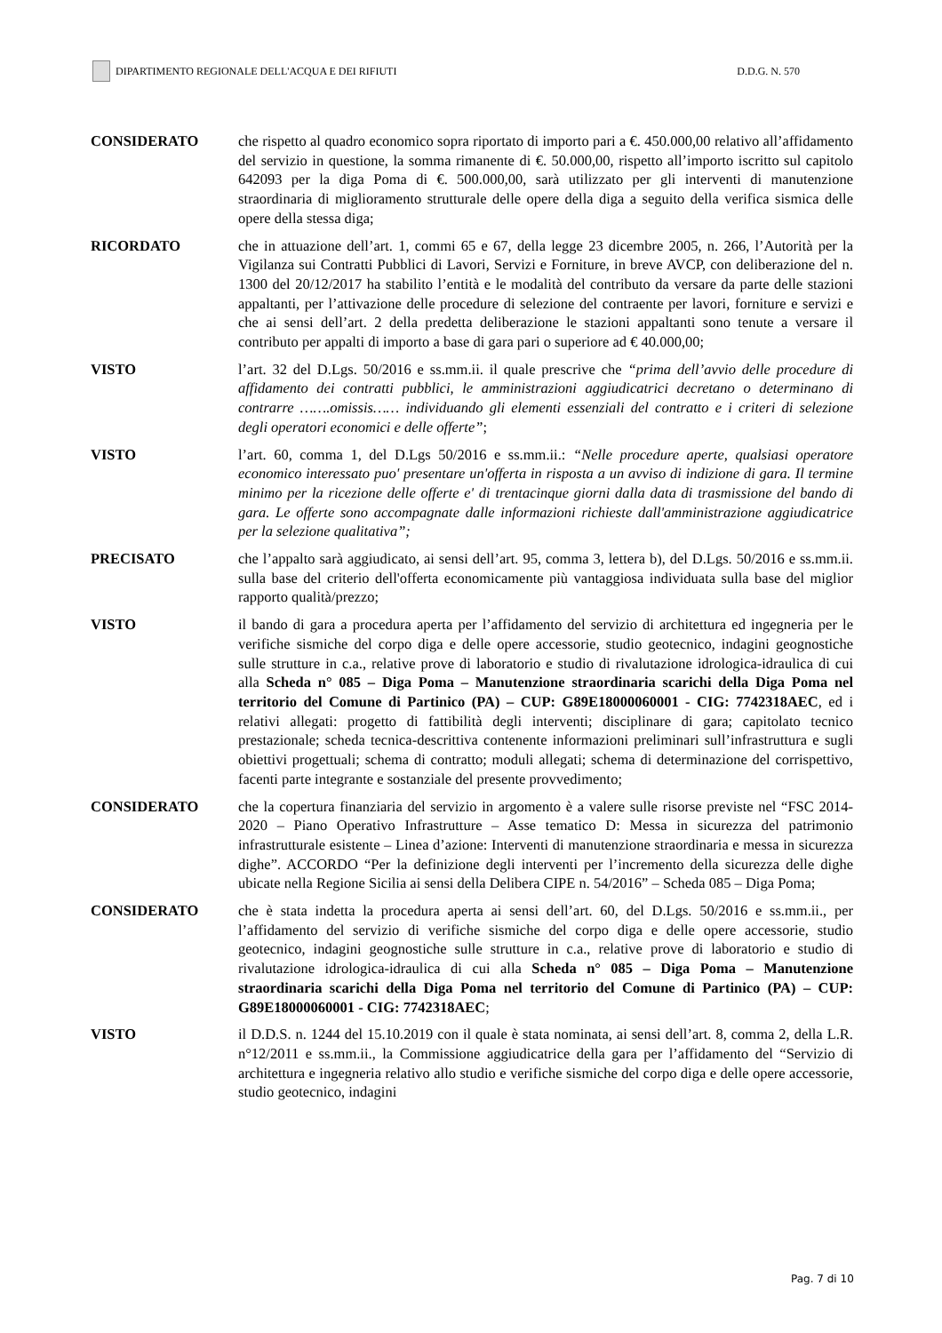DIPARTIMENTO REGIONALE DELL'ACQUA E DEI RIFIUTI
D.D.G. N. 570
CONSIDERATO che rispetto al quadro economico sopra riportato di importo pari a €. 450.000,00 relativo all’affidamento del servizio in questione, la somma rimanente di €. 50.000,00, rispetto all’importo iscritto sul capitolo 642093 per la diga Poma di €. 500.000,00, sarà utilizzato per gli interventi di manutenzione straordinaria di miglioramento strutturale delle opere della diga a seguito della verifica sismica delle opere della stessa diga;
RICORDATO che in attuazione dell’art. 1, commi 65 e 67, della legge 23 dicembre 2005, n. 266, l’Autorità per la Vigilanza sui Contratti Pubblici di Lavori, Servizi e Forniture, in breve AVCP, con deliberazione del n. 1300 del 20/12/2017 ha stabilito l’entità e le modalità del contributo da versare da parte delle stazioni appaltanti, per l’attivazione delle procedure di selezione del contraente per lavori, forniture e servizi e che ai sensi dell’art. 2 della predetta deliberazione le stazioni appaltanti sono tenute a versare il contributo per appalti di importo a base di gara pari o superiore ad € 40.000,00;
VISTO l’art. 32 del D.Lgs. 50/2016 e ss.mm.ii. il quale prescrive che “prima dell’avvio delle procedure di affidamento dei contratti pubblici, le amministrazioni aggiudicatrici decretano o determinano di contrarre …….omissis…… individuando gli elementi essenziali del contratto e i criteri di selezione degli operatori economici e delle offerte”;
VISTO l’art. 60, comma 1, del D.Lgs 50/2016 e ss.mm.ii.: “Nelle procedure aperte, qualsiasi operatore economico interessato puo' presentare un'offerta in risposta a un avviso di indizione di gara. Il termine minimo per la ricezione delle offerte e' di trentacinque giorni dalla data di trasmissione del bando di gara. Le offerte sono accompagnate dalle informazioni richieste dall'amministrazione aggiudicatrice per la selezione qualitativa”;
PRECISATO che l’appalto sarà aggiudicato, ai sensi dell’art. 95, comma 3, lettera b), del D.Lgs. 50/2016 e ss.mm.ii. sulla base del criterio dell'offerta economicamente più vantaggiosa individuata sulla base del miglior rapporto qualità/prezzo;
VISTO il bando di gara a procedura aperta per l’affidamento del servizio di architettura ed ingegneria per le verifiche sismiche del corpo diga e delle opere accessorie, studio geotecnico, indagini geognostiche sulle strutture in c.a., relative prove di laboratorio e studio di rivalutazione idrologica-idraulica di cui alla Scheda n° 085 – Diga Poma – Manutenzione straordinaria scarichi della Diga Poma nel territorio del Comune di Partinico (PA) – CUP: G89E18000060001 - CIG: 7742318AEC, ed i relativi allegati: progetto di fattibilità degli interventi; disciplinare di gara; capitolato tecnico prestazionale; scheda tecnica-descrittiva contenente informazioni preliminari sull’infrastruttura e sugli obiettivi progettuali; schema di contratto; moduli allegati; schema di determinazione del corrispettivo, facenti parte integrante e sostanziale del presente provvedimento;
CONSIDERATO che la copertura finanziaria del servizio in argomento è a valere sulle risorse previste nel “FSC 2014-2020 – Piano Operativo Infrastrutture – Asse tematico D: Messa in sicurezza del patrimonio infrastrutturale esistente – Linea d’azione: Interventi di manutenzione straordinaria e messa in sicurezza dighe”. ACCORDO “Per la definizione degli interventi per l’incremento della sicurezza delle dighe ubicate nella Regione Sicilia ai sensi della Delibera CIPE n. 54/2016” – Scheda 085 – Diga Poma;
CONSIDERATO che è stata indetta la procedura aperta ai sensi dell’art. 60, del D.Lgs. 50/2016 e ss.mm.ii., per l’affidamento del servizio di verifiche sismiche del corpo diga e delle opere accessorie, studio geotecnico, indagini geognostiche sulle strutture in c.a., relative prove di laboratorio e studio di rivalutazione idrologica-idraulica di cui alla Scheda n° 085 – Diga Poma – Manutenzione straordinaria scarichi della Diga Poma nel territorio del Comune di Partinico (PA) – CUP: G89E18000060001 - CIG: 7742318AEC;
VISTO il D.D.S. n. 1244 del 15.10.2019 con il quale è stata nominata, ai sensi dell’art. 8, comma 2, della L.R. n°12/2011 e ss.mm.ii., la Commissione aggiudicatrice della gara per l’affidamento del “Servizio di architettura e ingegneria relativo allo studio e verifiche sismiche del corpo diga e delle opere accessorie, studio geotecnico, indagini
Pag. 7 di 10